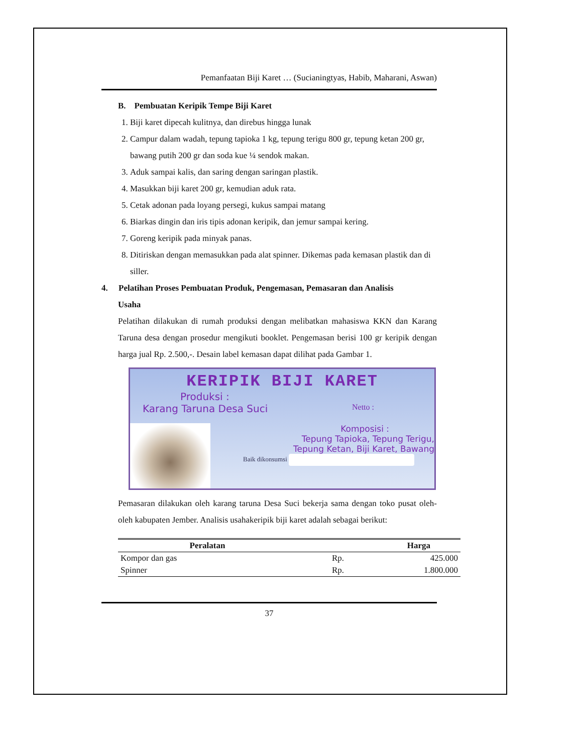Pemanfaatan Biji Karet … (Sucianingtyas, Habib, Maharani, Aswan)
B. Pembuatan Keripik Tempe Biji Karet
1. Biji karet dipecah kulitnya, dan direbus hingga lunak
2. Campur dalam wadah, tepung tapioka 1 kg, tepung terigu 800 gr, tepung ketan 200 gr, bawang putih 200 gr dan soda kue ¼ sendok makan.
3. Aduk sampai kalis, dan saring dengan saringan plastik.
4. Masukkan biji karet 200 gr, kemudian aduk rata.
5. Cetak adonan pada loyang persegi, kukus sampai matang
6. Biarkas dingin dan iris tipis adonan keripik, dan jemur sampai kering.
7. Goreng keripik pada minyak panas.
8. Ditiriskan dengan memasukkan pada alat spinner. Dikemas pada kemasan plastik dan di siller.
4. Pelatihan Proses Pembuatan Produk, Pengemasan, Pemasaran dan Analisis
Usaha
Pelatihan dilakukan di rumah produksi dengan melibatkan mahasiswa KKN dan Karang Taruna desa dengan prosedur mengikuti booklet. Pengemasan berisi 100 gr keripik dengan harga jual Rp. 2.500,-. Desain label kemasan dapat dilihat pada Gambar 1.
KERIPIK BIJI KARET
Produksi :
Karang Taruna Desa Suci Netto :
Komposisi :
Tepung Tapioka, Tepung Terigu,
Tepung Ketan, Biji Karet, Bawang
Baik dikonsumsi
Pemasaran dilakukan oleh karang taruna Desa Suci bekerja sama dengan toko pusat oleh-oleh kabupaten Jember. Analisis usahakeripik biji karet adalah sebagai berikut:
| Peralatan | Harga | |
| --- | --- | --- |
| Kompor dan gas | Rp. | 425.000 |
| Spinner | Rp. | 1.800.000 |
37